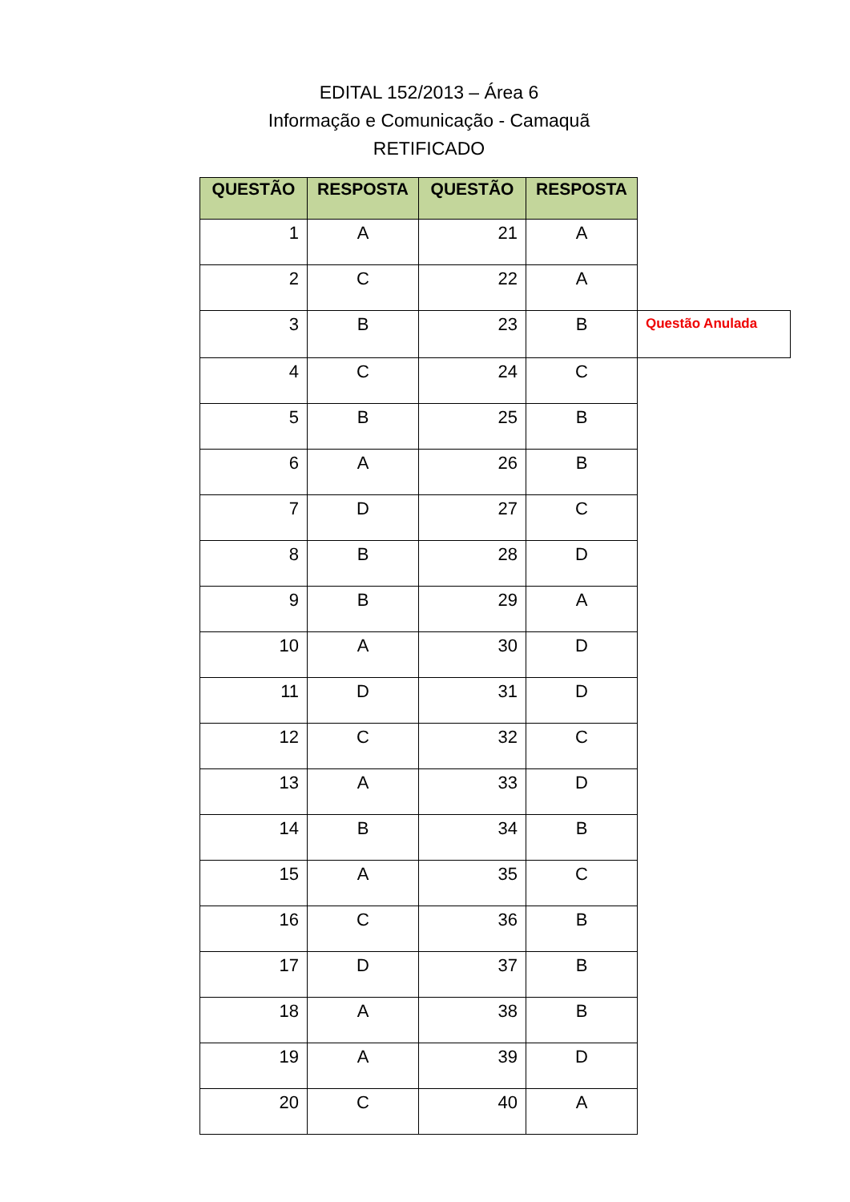EDITAL 152/2013 – Área 6
Informação e Comunicação - Camaquã
RETIFICADO
| QUESTÃO | RESPOSTA | QUESTÃO | RESPOSTA | |
| 1 | A | 21 | A | |
| 2 | C | 22 | A | |
| 3 | B | 23 | B | Questão Anulada |
| 4 | C | 24 | C | |
| 5 | B | 25 | B | |
| 6 | A | 26 | B | |
| 7 | D | 27 | C | |
| 8 | B | 28 | D | |
| 9 | B | 29 | A | |
| 10 | A | 30 | D | |
| 11 | D | 31 | D | |
| 12 | C | 32 | C | |
| 13 | A | 33 | D | |
| 14 | B | 34 | B | |
| 15 | A | 35 | C | |
| 16 | C | 36 | B | |
| 17 | D | 37 | B | |
| 18 | A | 38 | B | |
| 19 | A | 39 | D | |
| 20 | C | 40 | A | |